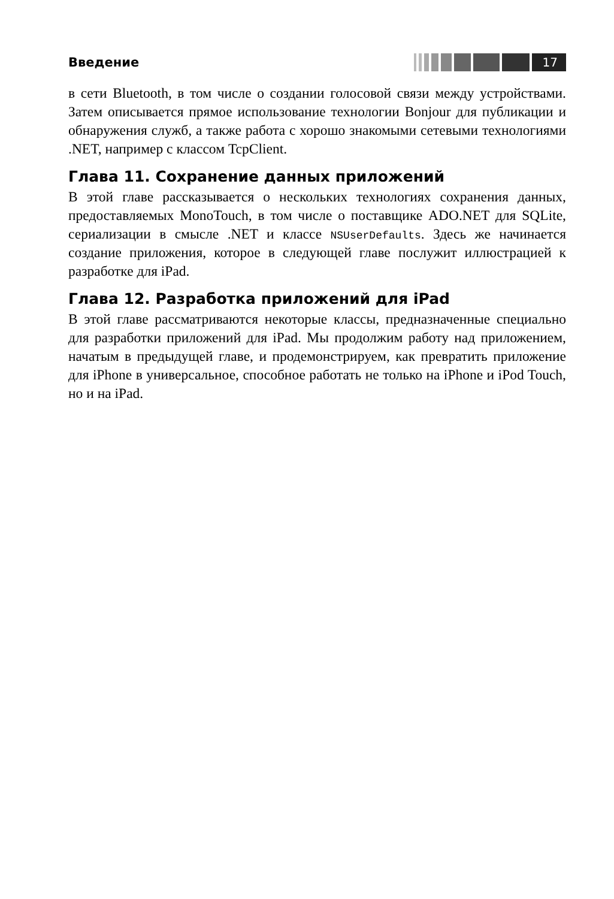Введение
17
в сети Bluetooth, в том числе о создании голосовой связи между устройствами. Затем описывается прямое использование технологии Bonjour для публикации и обнаружения служб, а также работа с хорошо знакомыми сетевыми технологиями .NET, например с классом TcpClient.
Глава 11. Сохранение данных приложений
В этой главе рассказывается о нескольких технологиях сохранения данных, предоставляемых MonoTouch, в том числе о поставщике ADO.NET для SQLite, сериализации в смысле .NET и классе NSUserDefaults. Здесь же начинается создание приложения, которое в следующей главе послужит иллюстрацией к разработке для iPad.
Глава 12. Разработка приложений для iPad
В этой главе рассматриваются некоторые классы, предназначенные специально для разработки приложений для iPad. Мы продолжим работу над приложением, начатым в предыдущей главе, и продемонстрируем, как превратить приложение для iPhone в универсальное, способное работать не только на iPhone и iPod Touch, но и на iPad.